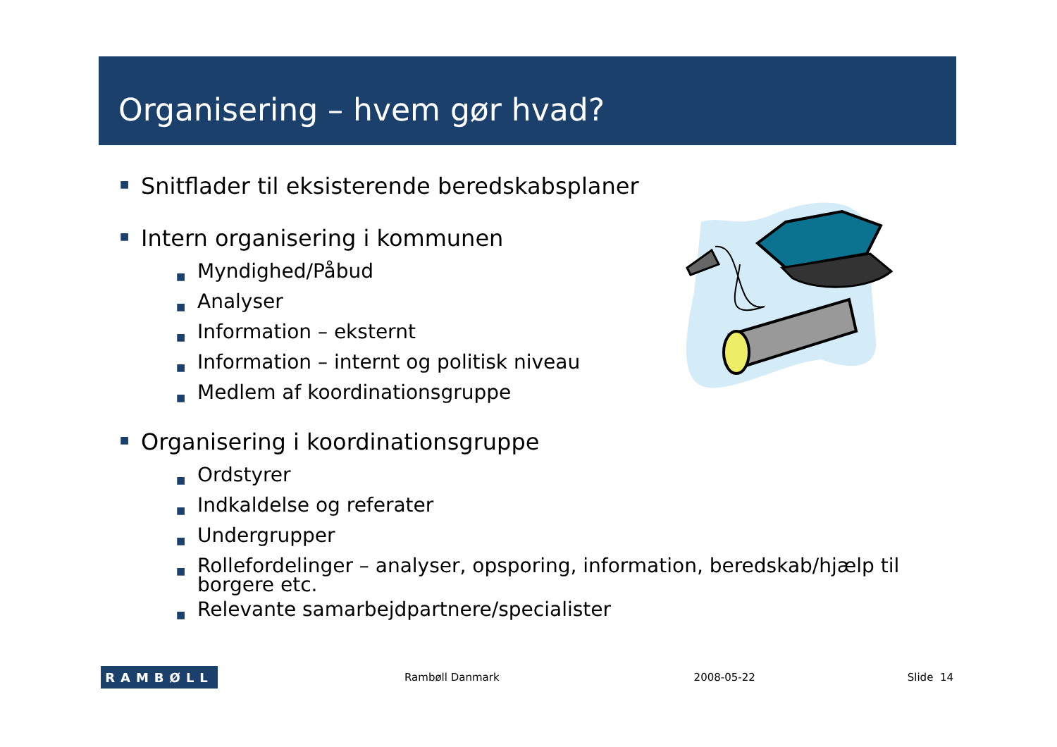Organisering – hvem gør hvad?
■ Snitflader til eksisterende beredskabsplaner
■ Intern organisering i kommunen
■ Myndighed/Påbud
■ Analyser
■ Information – eksternt
■ Information – internt og politisk niveau
■ Medlem af koordinationsgruppe
■ Organisering i koordinationsgruppe
■ Ordstyrer
■ Indkaldelse og referater
■ Undergrupper
■ Rollefordelinger – analyser, opsporing, information, beredskab/hjælp til borgere etc.
■ Relevante samarbejdpartnere/specialister
RAMBØLL
Rambøll Danmark 2008-05-22 Slide 14